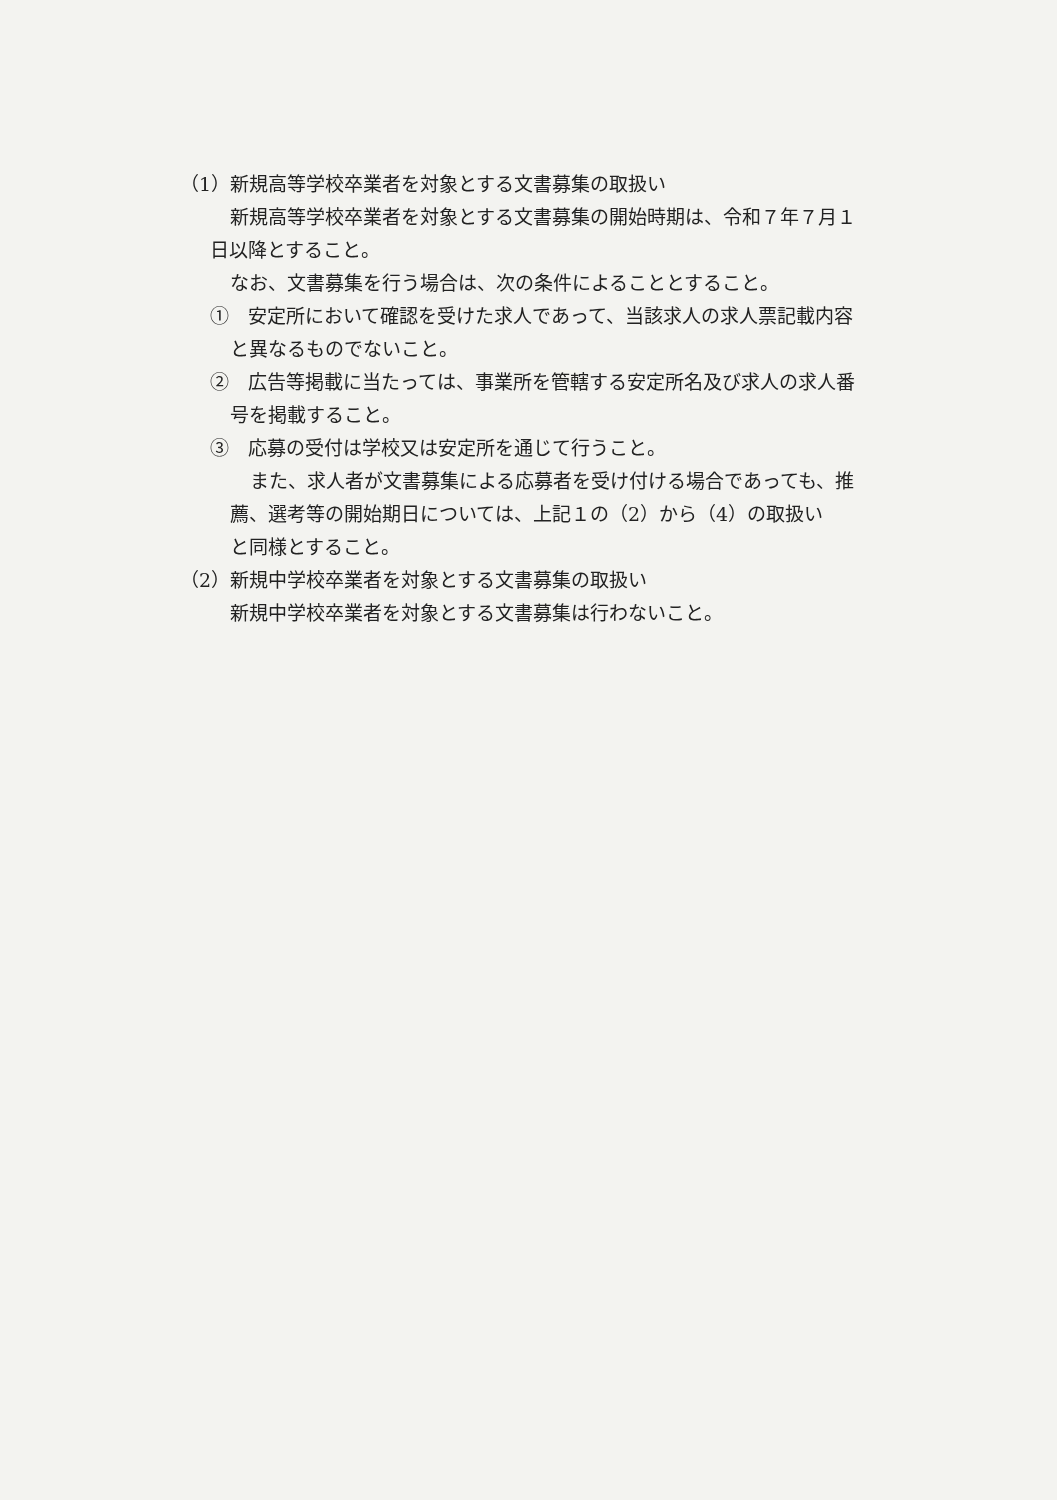（1）新規高等学校卒業者を対象とする文書募集の取扱い
新規高等学校卒業者を対象とする文書募集の開始時期は、令和７年７月１
日以降とすること。
なお、文書募集を行う場合は、次の条件によることとすること。
①　安定所において確認を受けた求人であって、当該求人の求人票記載内容
と異なるものでないこと。
②　広告等掲載に当たっては、事業所を管轄する安定所名及び求人の求人番
号を掲載すること。
③　応募の受付は学校又は安定所を通じて行うこと。
また、求人者が文書募集による応募者を受け付ける場合であっても、推
薦、選考等の開始期日については、上記１の（2）から（4）の取扱い
と同様とすること。
（2）新規中学校卒業者を対象とする文書募集の取扱い
新規中学校卒業者を対象とする文書募集は行わないこと。